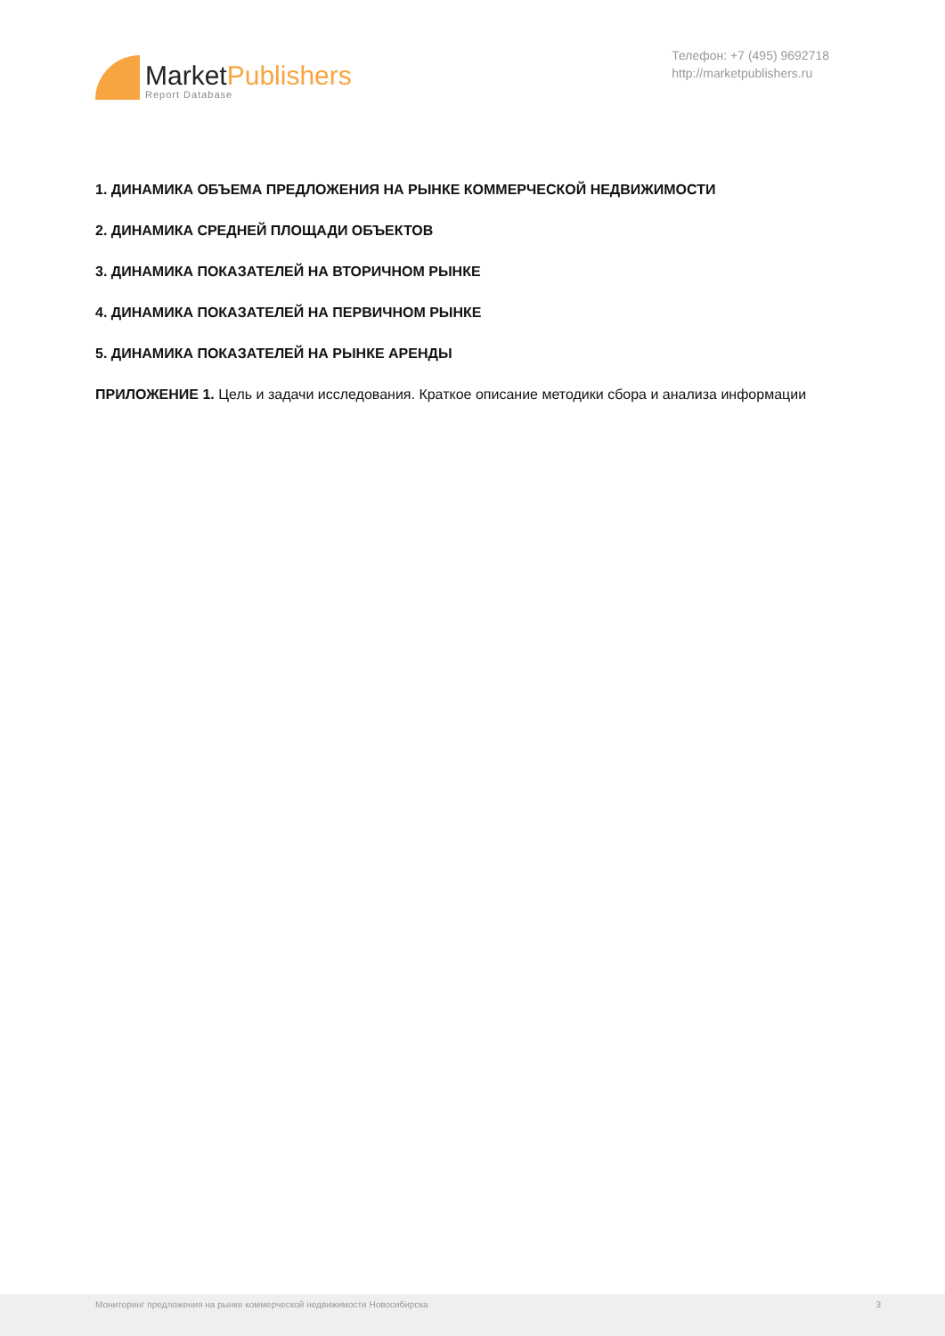MarketPublishers
Report Database
Телефон: +7 (495) 9692718
http://marketpublishers.ru
1. ДИНАМИКА ОБЪЕМА ПРЕДЛОЖЕНИЯ НА РЫНКЕ КОММЕРЧЕСКОЙ НЕДВИЖИМОСТИ
2. ДИНАМИКА СРЕДНЕЙ ПЛОЩАДИ ОБЪЕКТОВ
3. ДИНАМИКА ПОКАЗАТЕЛЕЙ НА ВТОРИЧНОМ РЫНКЕ
4. ДИНАМИКА ПОКАЗАТЕЛЕЙ НА ПЕРВИЧНОМ РЫНКЕ
5. ДИНАМИКА ПОКАЗАТЕЛЕЙ НА РЫНКЕ АРЕНДЫ
ПРИЛОЖЕНИЕ 1. Цель и задачи исследования. Краткое описание методики сбора и анализа информации
Мониторинг предложения на рынке коммерческой недвижимости Новосибирска 3